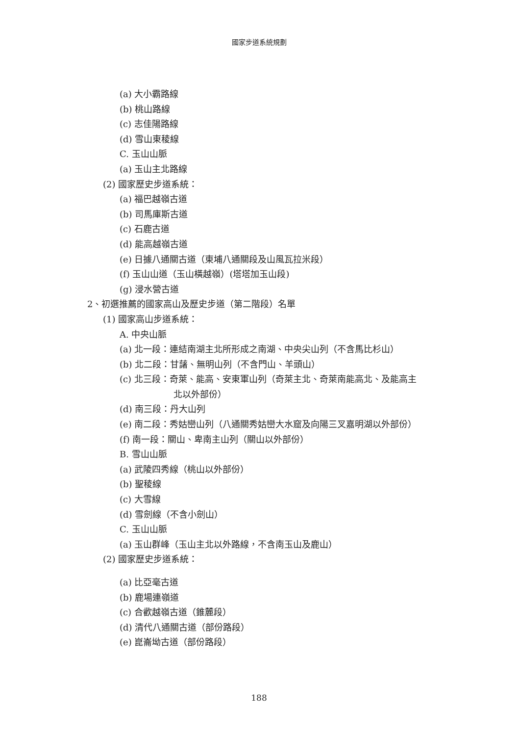國家步道系統規劃
(a) 大小霸路線
(b) 桃山路線
(c) 志佳陽路線
(d) 雪山東稜線
C. 玉山山脈
(a) 玉山主北路線
(2) 國家歷史步道系統：
(a) 福巴越嶺古道
(b) 司馬庫斯古道
(c) 石鹿古道
(d) 能高越嶺古道
(e) 日據八通關古道（東埔八通關段及山風瓦拉米段）
(f) 玉山山道（玉山橫越嶺）(塔塔加玉山段)
(g) 浸水營古道
2、初選推薦的國家高山及歷史步道（第二階段）名單
(1) 國家高山步道系統：
A. 中央山脈
(a) 北一段：連結南湖主北所形成之南湖、中央尖山列（不含馬比杉山）
(b) 北二段：甘藷、無明山列（不含門山、羊頭山）
(c) 北三段：奇萊、能高、安東軍山列（奇萊主北、奇萊南能高北、及能高主
北以外部份）
(d) 南三段：丹大山列
(e) 南二段：秀姑巒山列（八通關秀姑巒大水窟及向陽三叉嘉明湖以外部份）
(f) 南一段：關山、卑南主山列（關山以外部份）
B. 雪山山脈
(a) 武陵四秀線（桃山以外部份）
(b) 聖稜線
(c) 大雪線
(d) 雪劍線（不含小劍山）
C. 玉山山脈
(a) 玉山群峰（玉山主北以外路線，不含南玉山及鹿山）
(2) 國家歷史步道系統：
(a) 比亞毫古道
(b) 鹿場連嶺道
(c) 合歡越嶺古道（錐麓段）
(d) 清代八通關古道（部份路段）
(e) 崑崙坳古道（部份路段）
188